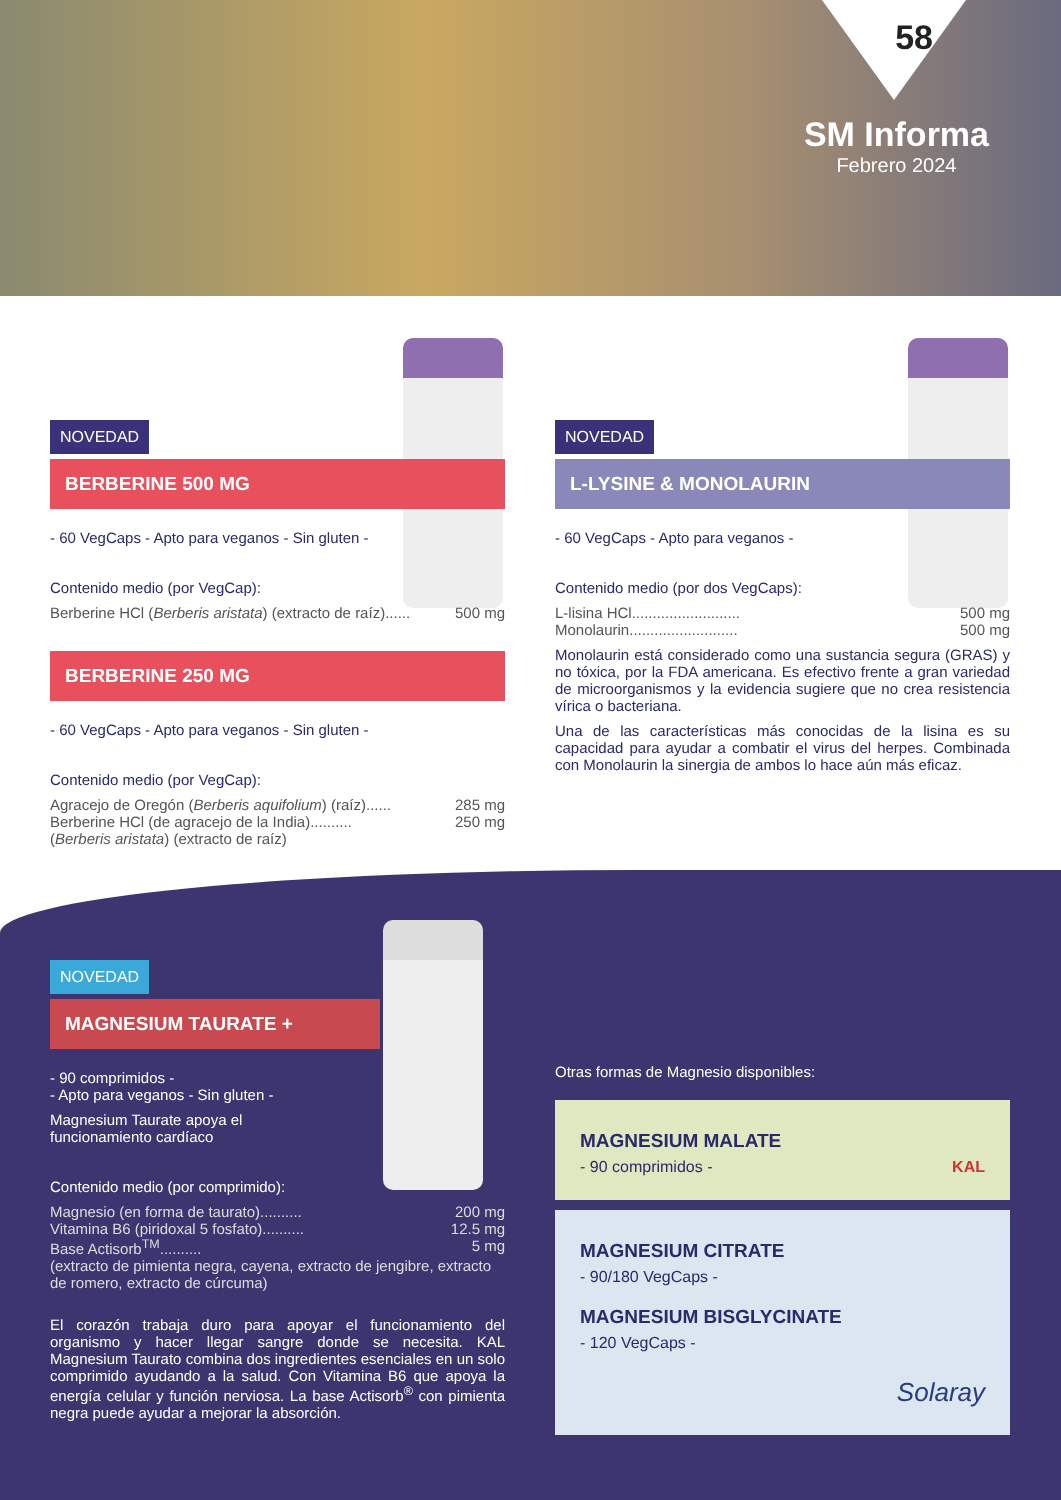58
SM Informa
Febrero 2024
NOVEDAD
BERBERINE 500 MG
- 60 VegCaps - Apto para veganos - Sin gluten -
Contenido medio (por VegCap):
Berberine HCl (Berberis aristata) (extracto de raíz)...... 500 mg
BERBERINE 250 MG
- 60 VegCaps - Apto para veganos - Sin gluten -
Contenido medio (por VegCap):
Agracejo de Oregón (Berberis aquifolium) (raíz)...... 285 mg
Berberine HCl (de agracejo de la India).......... 250 mg
(Berberis aristata) (extracto de raíz)
NOVEDAD
L-LYSINE & MONOLAURIN
- 60 VegCaps - Apto para veganos -
Contenido medio (por dos VegCaps):
L-lisina HCl.......................... 500 mg
Monolaurin.......................... 500 mg
Monolaurin está considerado como una sustancia segura (GRAS) y no tóxica, por la FDA americana. Es efectivo frente a gran variedad de microorganismos y la evidencia sugiere que no crea resistencia vírica o bacteriana.
Una de las características más conocidas de la lisina es su capacidad para ayudar a combatir el virus del herpes. Combinada con Monolaurin la sinergia de ambos lo hace aún más eficaz.
NOVEDAD
MAGNESIUM TAURATE +
- 90 comprimidos -
- Apto para veganos - Sin gluten -
Magnesium Taurate apoya el
funcionamiento cardíaco
Contenido medio (por comprimido):
Magnesio (en forma de taurato).......... 200 mg
Vitamina B6 (piridoxal 5 fosfato).......... 12.5 mg
Base Actisorb<sup>TM</sup>.......... 5 mg
(extracto de pimienta negra, cayena, extracto de jengibre, extracto de romero, extracto de cúrcuma)
El corazón trabaja duro para apoyar el funcionamiento del organismo y hacer llegar sangre donde se necesita. KAL Magnesium Taurato combina dos ingredientes esenciales en un solo comprimido ayudando a la salud. Con Vitamina B6 que apoya la energía celular y función nerviosa. La base Actisorb<sup>®</sup> con pimienta negra puede ayudar a mejorar la absorción.
Otras formas de Magnesio disponibles:
MAGNESIUM MALATE
- 90 comprimidos - KAL
MAGNESIUM CITRATE
- 90/180 VegCaps -
MAGNESIUM BISGLYCINATE
- 120 VegCaps -
Solaray